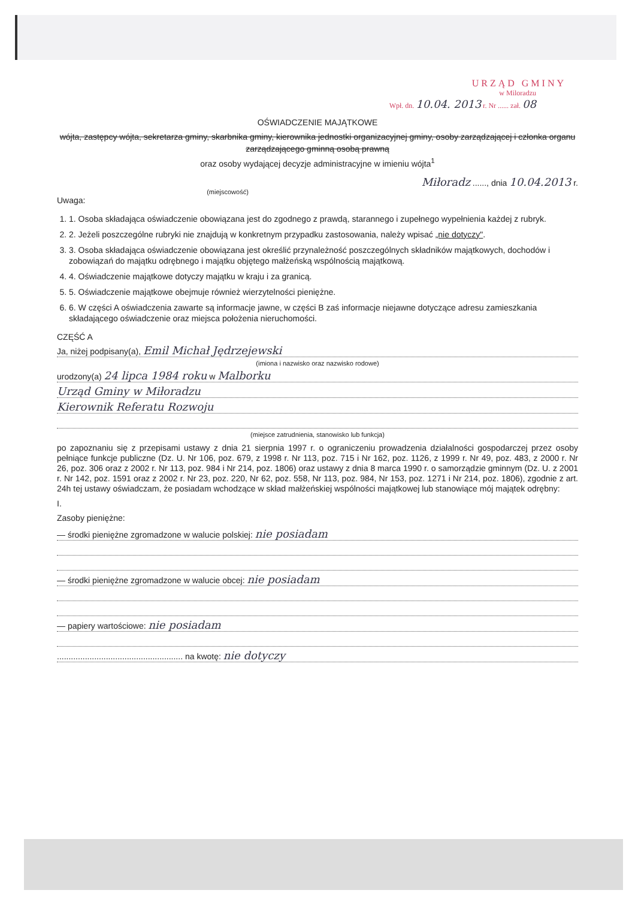URZĄD GMINY
w Miloradzu
Wpł. dn. 10.04. 2013 r. Nr ...... zał. 08
OŚWIADCZENIE MAJĄTKOWE
wójta, zastępcy wójta, sekretarza gminy, skarbnika gminy, kierownika jednostki organizacyjnej gminy, osoby zarządzającej i członka organu zarządzającego gminną osobą prawną
oraz osoby wydającej decyzje administracyjne w imieniu wójta<sup>1</sup>
Miłoradz ......, dnia 10.04.2013 r.
(miejscowość)
Uwaga:
1. 1. Osoba składająca oświadczenie obowiązana jest do zgodnego z prawdą, starannego i zupełnego wypełnienia każdej z rubryk.
2. 2. Jeżeli poszczególne rubryki nie znajdują w konkretnym przypadku zastosowania, należy wpisać „nie dotyczy".
3. 3. Osoba składająca oświadczenie obowiązana jest określić przynależność poszczególnych składników majątkowych, dochodów i zobowiązań do majątku odrębnego i majątku objętego małżeńską wspólnością majątkową.
4. 4. Oświadczenie majątkowe dotyczy majątku w kraju i za granicą.
5. 5. Oświadczenie majątkowe obejmuje również wierzytelności pieniężne.
6. 6. W części A oświadczenia zawarte są informacje jawne, w części B zaś informacje niejawne dotyczące adresu zamieszkania składającego oświadczenie oraz miejsca położenia nieruchomości.
CZĘŚĆ A
Ja, niżej podpisany(a), Emil Michał Jędrzejewski
(imiona i nazwisko oraz nazwisko rodowe)
urodzony(a) 24 lipca 1984 roku w Malborku
Urząd Gminy w Miłoradzu
Kierownik Referatu Rozwoju
(miejsce zatrudnienia, stanowisko lub funkcja)
po zapoznaniu się z przepisami ustawy z dnia 21 sierpnia 1997 r. o ograniczeniu prowadzenia działalności gospodarczej przez osoby pełniące funkcje publiczne (Dz. U. Nr 106, poz. 679, z 1998 r. Nr 113, poz. 715 i Nr 162, poz. 1126, z 1999 r. Nr 49, poz. 483, z 2000 r. Nr 26, poz. 306 oraz z 2002 r. Nr 113, poz. 984 i Nr 214, poz. 1806) oraz ustawy z dnia 8 marca 1990 r. o samorządzie gminnym (Dz. U. z 2001 r. Nr 142, poz. 1591 oraz z 2002 r. Nr 23, poz. 220, Nr 62, poz. 558, Nr 113, poz. 984, Nr 153, poz. 1271 i Nr 214, poz. 1806), zgodnie z art. 24h tej ustawy oświadczam, że posiadam wchodzące w skład małżeńskiej wspólności majątkowej lub stanowiące mój majątek odrębny:
I.
Zasoby pieniężne:
— środki pieniężne zgromadzone w walucie polskiej: nie posiadam
— środki pieniężne zgromadzone w walucie obcej: nie posiadam
— papiery wartościowe: nie posiadam
...................................................... na kwotę: nie dotyczy